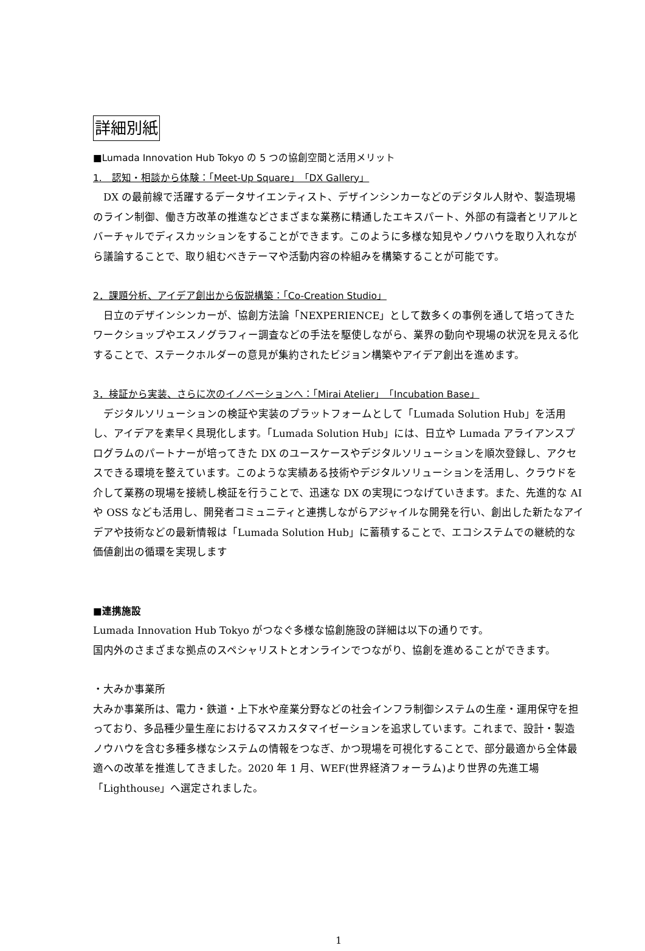詳細別紙
■Lumada Innovation Hub Tokyo の 5 つの協創空間と活用メリット
1.　認知・相談から体験：「Meet-Up Square」「DX Gallery」
　DX の最前線で活躍するデータサイエンティスト、デザインシンカーなどのデジタル人財や、製造現場のライン制御、働き方改革の推進などさまざまな業務に精通したエキスパート、外部の有識者とリアルとバーチャルでディスカッションをすることができます。このように多様な知見やノウハウを取り入れながら議論することで、取り組むべきテーマや活動内容の枠組みを構築することが可能です。
2．課題分析、アイデア創出から仮説構築：「Co-Creation Studio」
　日立のデザインシンカーが、協創方法論「NEXPERIENCE」として数多くの事例を通して培ってきたワークショップやエスノグラフィー調査などの手法を駆使しながら、業界の動向や現場の状況を見える化することで、ステークホルダーの意見が集約されたビジョン構築やアイデア創出を進めます。
3．検証から実装、さらに次のイノベーションへ：「Mirai Atelier」「Incubation Base」
　デジタルソリューションの検証や実装のプラットフォームとして「Lumada Solution Hub」を活用し、アイデアを素早く具現化します。「Lumada Solution Hub」には、日立や Lumada アライアンスプログラムのパートナーが培ってきた DX のユースケースやデジタルソリューションを順次登録し、アクセスできる環境を整えています。このような実績ある技術やデジタルソリューションを活用し、クラウドを介して業務の現場を接続し検証を行うことで、迅速な DX の実現につなげていきます。また、先進的な AI や OSS なども活用し、開発者コミュニティと連携しながらアジャイルな開発を行い、創出した新たなアイデアや技術などの最新情報は「Lumada Solution Hub」に蓄積することで、エコシステムでの継続的な価値創出の循環を実現します
■連携施設
Lumada Innovation Hub Tokyo がつなぐ多様な協創施設の詳細は以下の通りです。
国内外のさまざまな拠点のスペシャリストとオンラインでつながり、協創を進めることができます。
・大みか事業所
大みか事業所は、電力・鉄道・上下水や産業分野などの社会インフラ制御システムの生産・運用保守を担っており、多品種少量生産におけるマスカスタマイゼーションを追求しています。これまで、設計・製造ノウハウを含む多種多様なシステムの情報をつなぎ、かつ現場を可視化することで、部分最適から全体最適への改革を推進してきました。2020 年 1 月、WEF(世界経済フォーラム)より世界の先進工場「Lighthouse」へ選定されました。
1